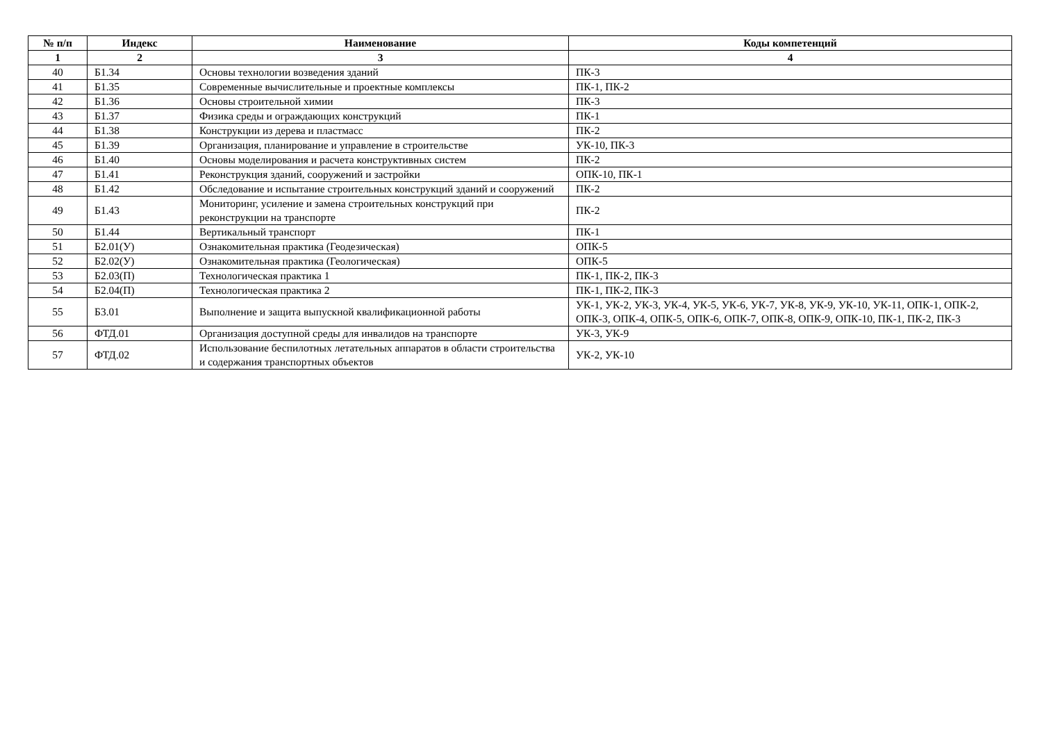| № п/п | Индекс | Наименование | Коды компетенций |
| --- | --- | --- | --- |
| 1 | 2 | 3 | 4 |
| 40 | Б1.34 | Основы технологии возведения зданий | ПК-3 |
| 41 | Б1.35 | Современные вычислительные и проектные комплексы | ПК-1, ПК-2 |
| 42 | Б1.36 | Основы строительной химии | ПК-3 |
| 43 | Б1.37 | Физика среды и ограждающих конструкций | ПК-1 |
| 44 | Б1.38 | Конструкции из дерева и пластмасс | ПК-2 |
| 45 | Б1.39 | Организация, планирование и управление в строительстве | УК-10, ПК-3 |
| 46 | Б1.40 | Основы моделирования и расчета конструктивных систем | ПК-2 |
| 47 | Б1.41 | Реконструкция зданий, сооружений и застройки | ОПК-10, ПК-1 |
| 48 | Б1.42 | Обследование и испытание строительных конструкций зданий и сооружений | ПК-2 |
| 49 | Б1.43 | Мониторинг, усиление и замена строительных конструкций при реконструкции на транспорте | ПК-2 |
| 50 | Б1.44 | Вертикальный транспорт | ПК-1 |
| 51 | Б2.01(У) | Ознакомительная практика (Геодезическая) | ОПК-5 |
| 52 | Б2.02(У) | Ознакомительная практика (Геологическая) | ОПК-5 |
| 53 | Б2.03(П) | Технологическая практика 1 | ПК-1, ПК-2, ПК-3 |
| 54 | Б2.04(П) | Технологическая практика 2 | ПК-1, ПК-2, ПК-3 |
| 55 | Б3.01 | Выполнение и защита выпускной квалификационной работы | УК-1, УК-2, УК-3, УК-4, УК-5, УК-6, УК-7, УК-8, УК-9, УК-10, УК-11, ОПК-1, ОПК-2, ОПК-3, ОПК-4, ОПК-5, ОПК-6, ОПК-7, ОПК-8, ОПК-9, ОПК-10, ПК-1, ПК-2, ПК-3 |
| 56 | ФТД.01 | Организация доступной среды для инвалидов на транспорте | УК-3, УК-9 |
| 57 | ФТД.02 | Использование беспилотных летательных аппаратов в области строительства и содержания транспортных объектов | УК-2, УК-10 |